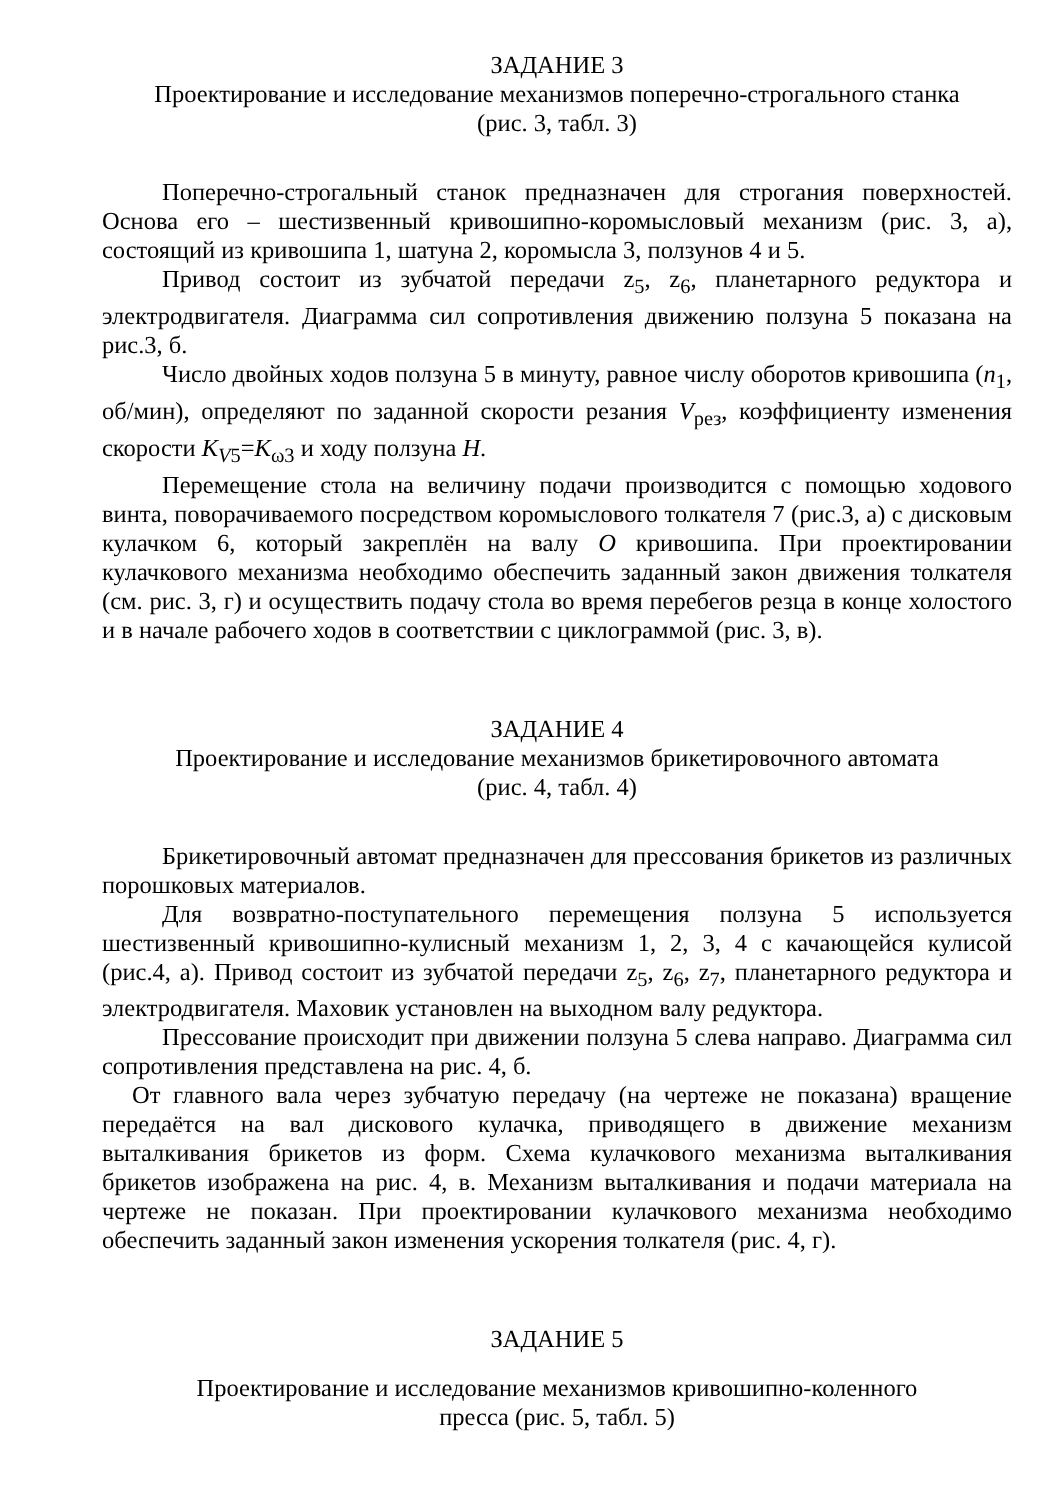ЗАДАНИЕ 3
Проектирование и исследование механизмов поперечно-строгального станка
(рис. 3, табл. 3)
Поперечно-строгальный станок предназначен для строгания поверхностей. Основа его – шестизвенный кривошипно-коромысловый механизм (рис. 3, а), состоящий из кривошипа 1, шатуна 2, коромысла 3, ползунов 4 и 5.
Привод состоит из зубчатой передачи z<sub>5</sub>, z<sub>6</sub>, планетарного редуктора и электродвигателя. Диаграмма сил сопротивления движению ползуна 5 показана на рис.3, б.
Число двойных ходов ползуна 5 в минуту, равное числу оборотов кривошипа (n<sub>1</sub>, об/мин), определяют по заданной скорости резания V<sub>рез</sub>, коэффициенту изменения скорости K<sub>V5</sub>=K<sub>ω3</sub> и ходу ползуна H.
Перемещение стола на величину подачи производится с помощью ходового винта, поворачиваемого посредством коромыслового толкателя 7 (рис.3, а) с дисковым кулачком 6, который закреплён на валу O кривошипа. При проектировании кулачкового механизма необходимо обеспечить заданный закон движения толкателя (см. рис. 3, г) и осуществить подачу стола во время перебегов резца в конце холостого и в начале рабочего ходов в соответствии с циклограммой (рис. 3, в).
ЗАДАНИЕ 4
Проектирование и исследование механизмов брикетировочного автомата
(рис. 4, табл. 4)
Брикетировочный автомат предназначен для прессования брикетов из различных порошковых материалов.
Для возвратно-поступательного перемещения ползуна 5 используется шестизвенный кривошипно-кулисный механизм 1, 2, 3, 4 с качающейся кулисой (рис.4, а). Привод состоит из зубчатой передачи z<sub>5</sub>, z<sub>6</sub>, z<sub>7</sub>, планетарного редуктора и электродвигателя. Маховик установлен на выходном валу редуктора.
Прессование происходит при движении ползуна 5 слева направо. Диаграмма сил сопротивления представлена на рис. 4, б.
От главного вала через зубчатую передачу (на чертеже не показана) вращение передаётся на вал дискового кулачка, приводящего в движение механизм выталкивания брикетов из форм. Схема кулачкового механизма выталкивания брикетов изображена на рис. 4, в. Механизм выталкивания и подачи материала на чертеже не показан. При проектировании кулачкового механизма необходимо обеспечить заданный закон изменения ускорения толкателя (рис. 4, г).
ЗАДАНИЕ 5
Проектирование и исследование механизмов кривошипно-коленного
пресса (рис. 5, табл. 5)